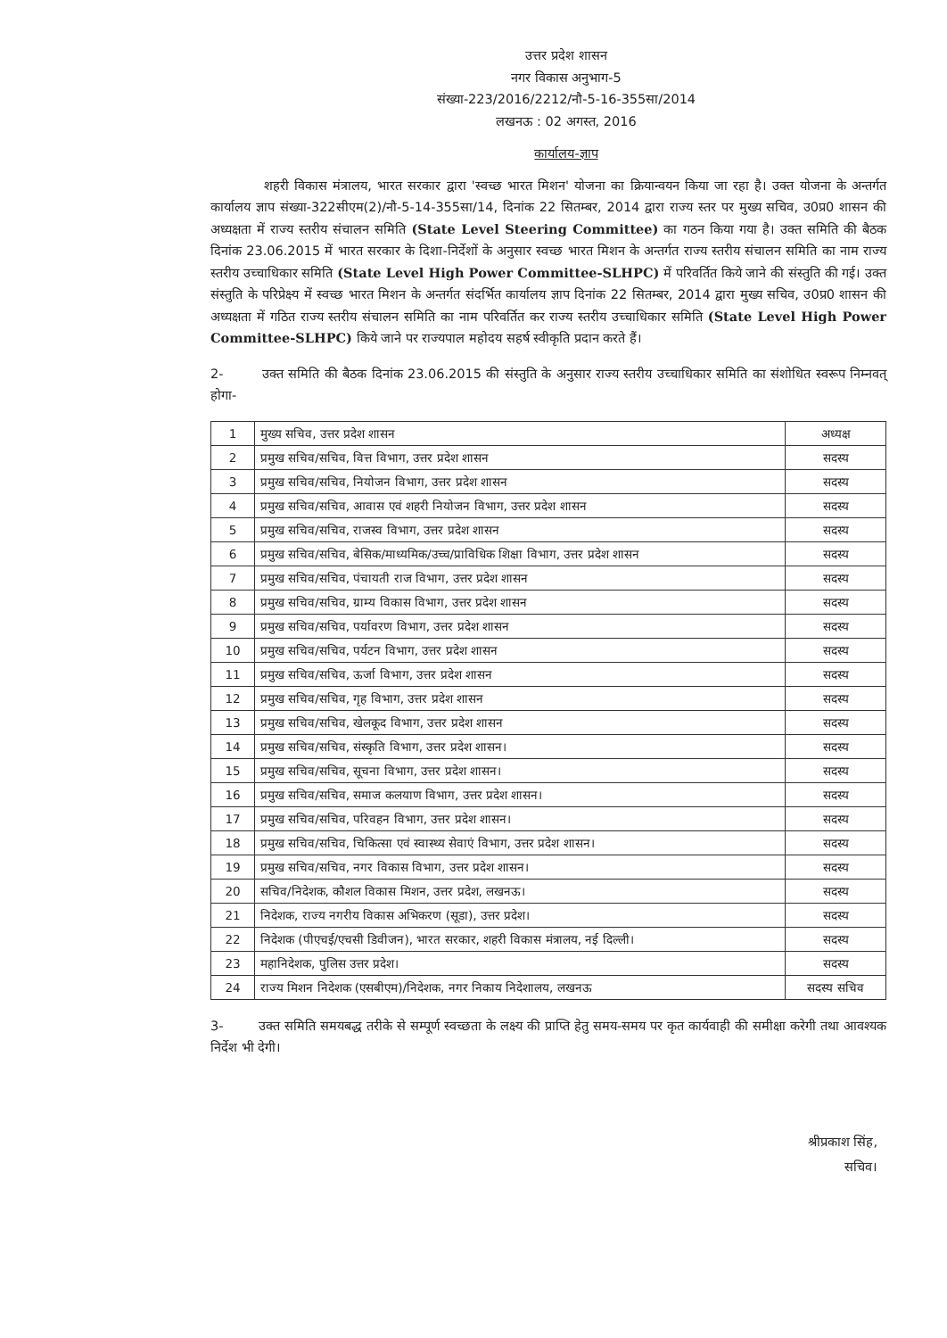उत्तर प्रदेश शासन
नगर विकास अनुभाग-5
संख्या-223/2016/2212/नौ-5-16-355सा/2014
लखनऊ : 02 अगस्त, 2016
कार्यालय-ज्ञाप
शहरी विकास मंत्रालय, भारत सरकार द्वारा 'स्वच्छ भारत मिशन' योजना का क्रियान्वयन किया जा रहा है। उक्त योजना के अन्तर्गत कार्यालय ज्ञाप संख्या-322सीएम(2)/नौ-5-14-355सा/14, दिनांक 22 सितम्बर, 2014 द्वारा राज्य स्तर पर मुख्य सचिव, उ0प्र0 शासन की अध्यक्षता में राज्य स्तरीय संचालन समिति (State Level Steering Committee) का गठन किया गया है। उक्त समिति की बैठक दिनांक 23.06.2015 में भारत सरकार के दिशा-निर्देशों के अनुसार स्वच्छ भारत मिशन के अन्तर्गत राज्य स्तरीय संचालन समिति का नाम राज्य स्तरीय उच्चाधिकार समिति (State Level High Power Committee-SLHPC) में परिवर्तित किये जाने की संस्तुति की गई। उक्त संस्तुति के परिप्रेक्ष्य में स्वच्छ भारत मिशन के अन्तर्गत संदर्भित कार्यालय ज्ञाप दिनांक 22 सितम्बर, 2014 द्वारा मुख्य सचिव, उ0प्र0 शासन की अध्यक्षता में गठित राज्य स्तरीय संचालन समिति का नाम परिवर्तित कर राज्य स्तरीय उच्चाधिकार समिति (State Level High Power Committee-SLHPC) किये जाने पर राज्यपाल महोदय सहर्ष स्वीकृति प्रदान करते हैं।
2- उक्त समिति की बैठक दिनांक 23.06.2015 की संस्तुति के अनुसार राज्य स्तरीय उच्चाधिकार समिति का संशोधित स्वरूप निम्नवत् होगा-
| 1 | मुख्य सचिव, उत्तर प्रदेश शासन | अध्यक्ष |
| 2 | प्रमुख सचिव/सचिव, वित्त विभाग, उत्तर प्रदेश शासन | सदस्य |
| 3 | प्रमुख सचिव/सचिव, नियोजन विभाग, उत्तर प्रदेश शासन | सदस्य |
| 4 | प्रमुख सचिव/सचिव, आवास एवं शहरी नियोजन विभाग, उत्तर प्रदेश शासन | सदस्य |
| 5 | प्रमुख सचिव/सचिव, राजस्व विभाग, उत्तर प्रदेश शासन | सदस्य |
| 6 | प्रमुख सचिव/सचिव, बेसिक/माध्यमिक/उच्च/प्राविधिक शिक्षा विभाग, उत्तर प्रदेश शासन | सदस्य |
| 7 | प्रमुख सचिव/सचिव, पंचायती राज विभाग, उत्तर प्रदेश शासन | सदस्य |
| 8 | प्रमुख सचिव/सचिव, ग्राम्य विकास विभाग, उत्तर प्रदेश शासन | सदस्य |
| 9 | प्रमुख सचिव/सचिव, पर्यावरण विभाग, उत्तर प्रदेश शासन | सदस्य |
| 10 | प्रमुख सचिव/सचिव, पर्यटन विभाग, उत्तर प्रदेश शासन | सदस्य |
| 11 | प्रमुख सचिव/सचिव, ऊर्जा विभाग, उत्तर प्रदेश शासन | सदस्य |
| 12 | प्रमुख सचिव/सचिव, गृह विभाग, उत्तर प्रदेश शासन | सदस्य |
| 13 | प्रमुख सचिव/सचिव, खेलकूद विभाग, उत्तर प्रदेश शासन | सदस्य |
| 14 | प्रमुख सचिव/सचिव, संस्कृति विभाग, उत्तर प्रदेश शासन। | सदस्य |
| 15 | प्रमुख सचिव/सचिव, सूचना विभाग, उत्तर प्रदेश शासन। | सदस्य |
| 16 | प्रमुख सचिव/सचिव, समाज कलयाण विभाग, उत्तर प्रदेश शासन। | सदस्य |
| 17 | प्रमुख सचिव/सचिव, परिवहन विभाग, उत्तर प्रदेश शासन। | सदस्य |
| 18 | प्रमुख सचिव/सचिव, चिकित्सा एवं स्वास्थ्य सेवाएं विभाग, उत्तर प्रदेश शासन। | सदस्य |
| 19 | प्रमुख सचिव/सचिव, नगर विकास विभाग, उत्तर प्रदेश शासन। | सदस्य |
| 20 | सचिव/निदेशक, कौशल विकास मिशन, उत्तर प्रदेश, लखनऊ। | सदस्य |
| 21 | निदेशक, राज्य नगरीय विकास अभिकरण (सूडा), उत्तर प्रदेश। | सदस्य |
| 22 | निदेशक (पीएचई/एचसी डिवीजन), भारत सरकार, शहरी विकास मंत्रालय, नई दिल्ली। | सदस्य |
| 23 | महानिदेशक, पुलिस उत्तर प्रदेश। | सदस्य |
| 24 | राज्य मिशन निदेशक (एसबीएम)/निदेशक, नगर निकाय निदेशालय, लखनऊ | सदस्य सचिव |
3- उक्त समिति समयबद्ध तरीके से सम्पूर्ण स्वच्छता के लक्ष्य की प्राप्ति हेतु समय-समय पर कृत कार्यवाही की समीक्षा करेगी तथा आवश्यक निर्देश भी देगी।
श्रीप्रकाश सिंह,
सचिव।